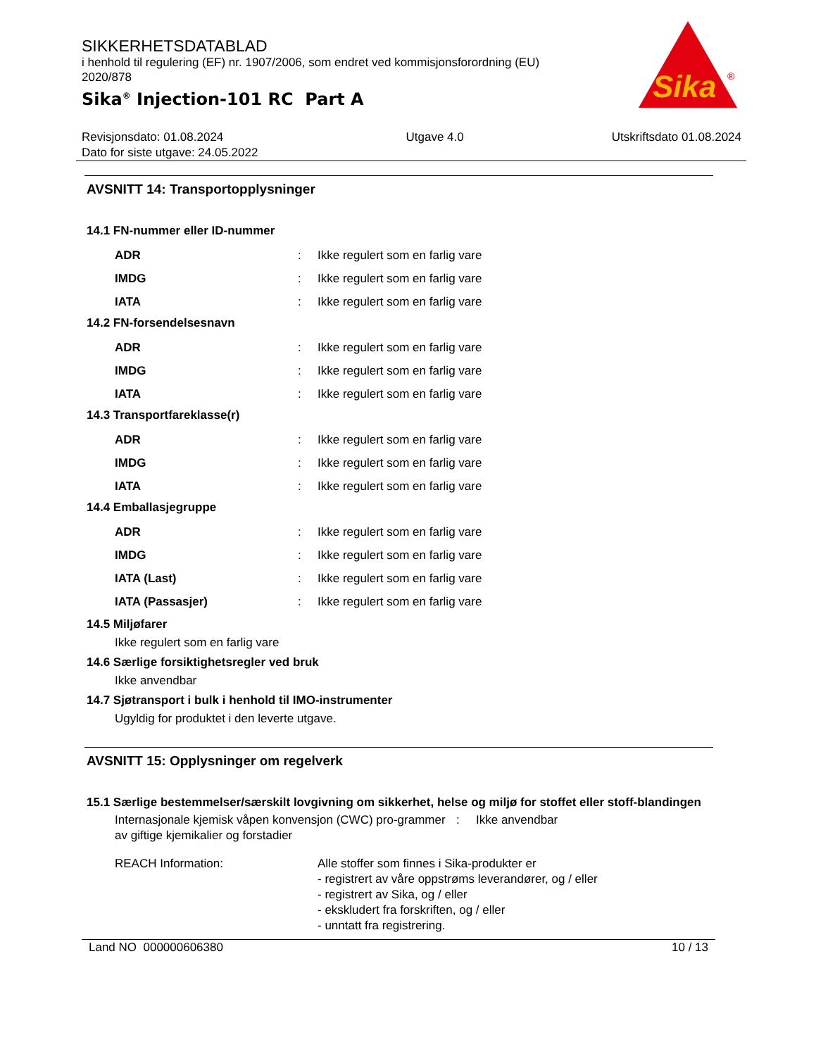SIKKERHETSDATABLAD
i henhold til regulering (EF) nr. 1907/2006, som endret ved kommisjonsforordning (EU) 2020/878
Sika<sup>®</sup> Injection-101 RC Part A
Sika
®
Revisjonsdato: 01.08.2024
Dato for siste utgave: 24.05.2022
Utgave 4.0 Utskriftsdato 01.08.2024
AVSNITT 14: Transportopplysninger
14.1 FN-nummer eller ID-nummer
ADR : Ikke regulert som en farlig vare
IMDG : Ikke regulert som en farlig vare
IATA : Ikke regulert som en farlig vare
14.2 FN-forsendelsesnavn
ADR : Ikke regulert som en farlig vare
IMDG : Ikke regulert som en farlig vare
IATA : Ikke regulert som en farlig vare
14.3 Transportfareklasse(r)
ADR : Ikke regulert som en farlig vare
IMDG : Ikke regulert som en farlig vare
IATA : Ikke regulert som en farlig vare
14.4 Emballasjegruppe
ADR : Ikke regulert som en farlig vare
IMDG : Ikke regulert som en farlig vare
IATA (Last) : Ikke regulert som en farlig vare
IATA (Passasjer) : Ikke regulert som en farlig vare
14.5 Miljøfarer
Ikke regulert som en farlig vare
14.6 Særlige forsiktighetsregler ved bruk
Ikke anvendbar
14.7 Sjøtransport i bulk i henhold til IMO-instrumenter
Ugyldig for produktet i den leverte utgave.
AVSNITT 15: Opplysninger om regelverk
15.1 Særlige bestemmelser/særskilt lovgivning om sikkerhet, helse og miljø for stoffet eller stoff-blandingen
Internasjonale kjemisk våpen konvensjon (CWC) pro-grammer av giftige kjemikalier og forstadier
: Ikke anvendbar
REACH Information: Alle stoffer som finnes i Sika-produkter er
- registrert av våre oppstrøms leverandører, og / eller
- registrert av Sika, og / eller
- ekskludert fra forskriften, og / eller
- unntatt fra registrering.
Land NO 000000606380 10 / 13